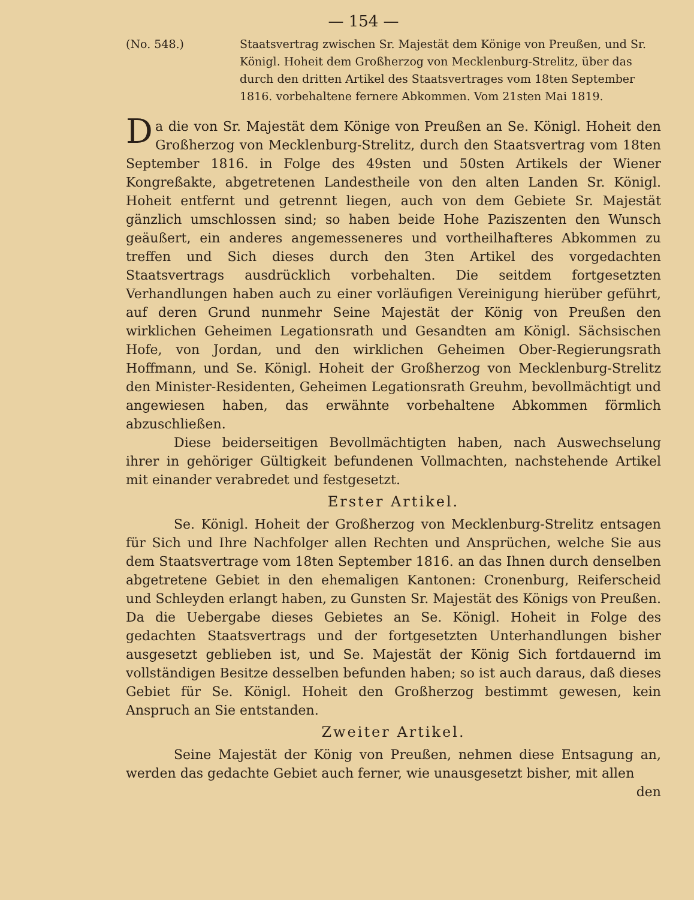— 154 —
(No. 548.) Staatsvertrag zwischen Sr. Majestät dem Könige von Preußen, und Sr. Königl. Hoheit dem Großherzog von Mecklenburg-Strelitz, über das durch den dritten Artikel des Staatsvertrages vom 18ten September 1816. vorbehaltene fernere Abkommen. Vom 21sten Mai 1819.
Da die von Sr. Majestät dem Könige von Preußen an Se. Königl. Hoheit den Großherzog von Mecklenburg-Strelitz, durch den Staatsvertrag vom 18ten September 1816. in Folge des 49sten und 50sten Artikels der Wiener Kongreßakte, abgetretenen Landestheile von den alten Landen Sr. Königl. Hoheit entfernt und getrennt liegen, auch von dem Gebiete Sr. Majestät gänzlich umschlossen sind; so haben beide Hohe Paziszenten den Wunsch geäußert, ein anderes angemesseneres und vortheilhafteres Abkommen zu treffen und Sich dieses durch den 3ten Artikel des vorgedachten Staatsvertrags ausdrücklich vorbehalten. Die seitdem fortgesetzten Verhandlungen haben auch zu einer vorläufigen Vereinigung hierüber geführt, auf deren Grund nunmehr Seine Majestät der König von Preußen den wirklichen Geheimen Legationsrath und Gesandten am Königl. Sächsischen Hofe, von Jordan, und den wirklichen Geheimen Ober-Regierungsrath Hoffmann, und Se. Königl. Hoheit der Großherzog von Mecklenburg-Strelitz den Minister-Residenten, Geheimen Legationsrath Greuhm, bevollmächtigt und angewiesen haben, das erwähnte vorbehaltene Abkommen förmlich abzuschließen.
Diese beiderseitigen Bevollmächtigten haben, nach Auswechselung ihrer in gehöriger Gültigkeit befundenen Vollmachten, nachstehende Artikel mit einander verabredet und festgesetzt.
Erster Artikel.
Se. Königl. Hoheit der Großherzog von Mecklenburg-Strelitz entsagen für Sich und Ihre Nachfolger allen Rechten und Ansprüchen, welche Sie aus dem Staatsvertrage vom 18ten September 1816. an das Ihnen durch denselben abgetretene Gebiet in den ehemaligen Kantonen: Cronenburg, Reiferscheid und Schleyden erlangt haben, zu Gunsten Sr. Majestät des Königs von Preußen. Da die Uebergabe dieses Gebietes an Se. Königl. Hoheit in Folge des gedachten Staatsvertrags und der fortgesetzten Unterhandlungen bisher ausgesetzt geblieben ist, und Se. Majestät der König Sich fortdauernd im vollständigen Besitze desselben befunden haben; so ist auch daraus, daß dieses Gebiet für Se. Königl. Hoheit den Großherzog bestimmt gewesen, kein Anspruch an Sie entstanden.
Zweiter Artikel.
Seine Majestät der König von Preußen, nehmen diese Entsagung an, werden das gedachte Gebiet auch ferner, wie unausgesetzt bisher, mit allen
den